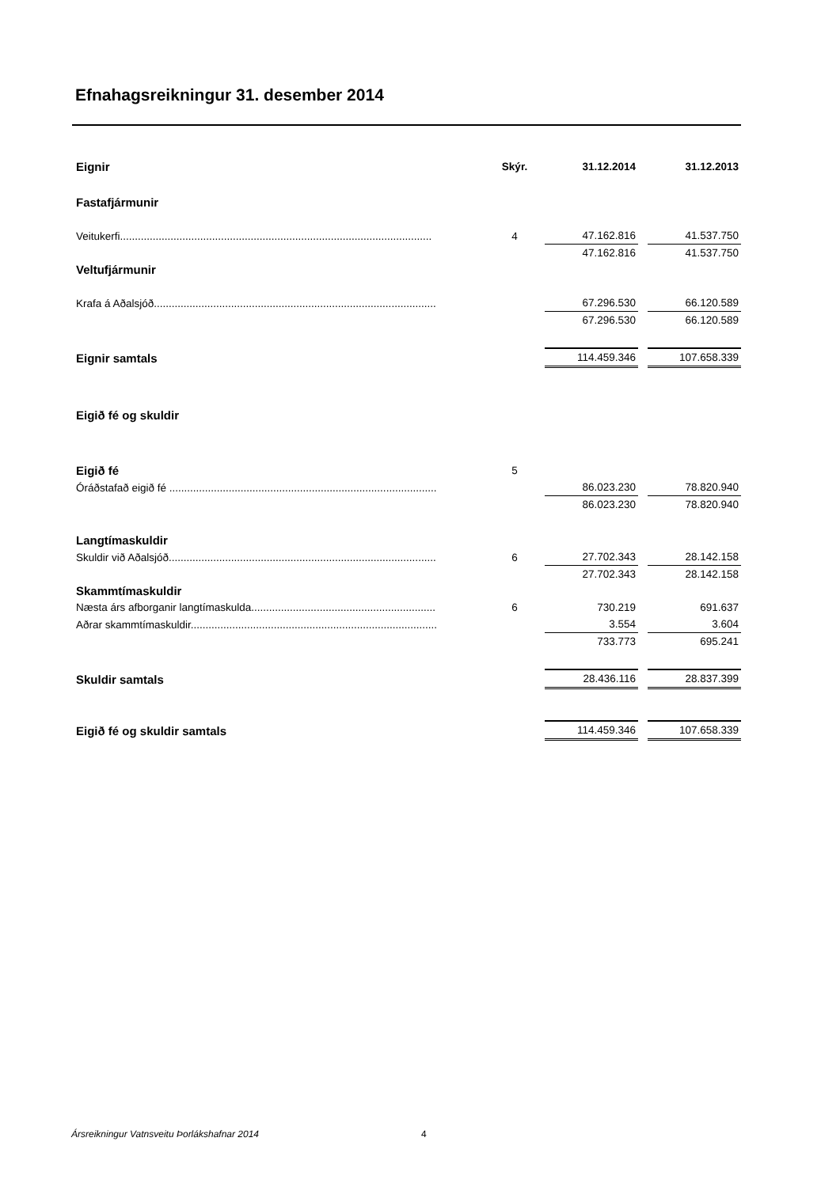Efnahagsreikningur 31. desember 2014
| Eignir | Skýr. | 31.12.2014 | | 31.12.2013 |
| Fastafjármunir | | | | |
| Veitukerfi......................................................................................................... | 4 | 47.162.816 | | 41.537.750 |
| | | 47.162.816 | | 41.537.750 |
| Veltufjármunir | | | | |
| Krafa á Aðalsjóð............................................................................................... | | 67.296.530 | | 66.120.589 |
| | | 67.296.530 | | 66.120.589 |
| Eignir samtals | | 114.459.346 | | 107.658.339 |
| Eigið fé og skuldir | | | | |
| Eigið fé | 5 | | | |
| Óráðstafað eigið fé .......................................................................................... | | 86.023.230 | | 78.820.940 |
| | | 86.023.230 | | 78.820.940 |
| Langtímaskuldir | | | | |
| Skuldir við Aðalsjóð.......................................................................................... | 6 | 27.702.343 | | 28.142.158 |
| | | 27.702.343 | | 28.142.158 |
| Skammtímaskuldir | | | | |
| Næsta árs afborganir langtímaskulda.............................................................. | 6 | 730.219 | | 691.637 |
| Aðrar skammtímaskuldir................................................................................... | | 3.554 | | 3.604 |
| | | 733.773 | | 695.241 |
| Skuldir samtals | | 28.436.116 | | 28.837.399 |
| Eigið fé og skuldir samtals | | 114.459.346 | | 107.658.339 |
Ársreikningur Vatnsveitu Þorlákshafnar 2014
4